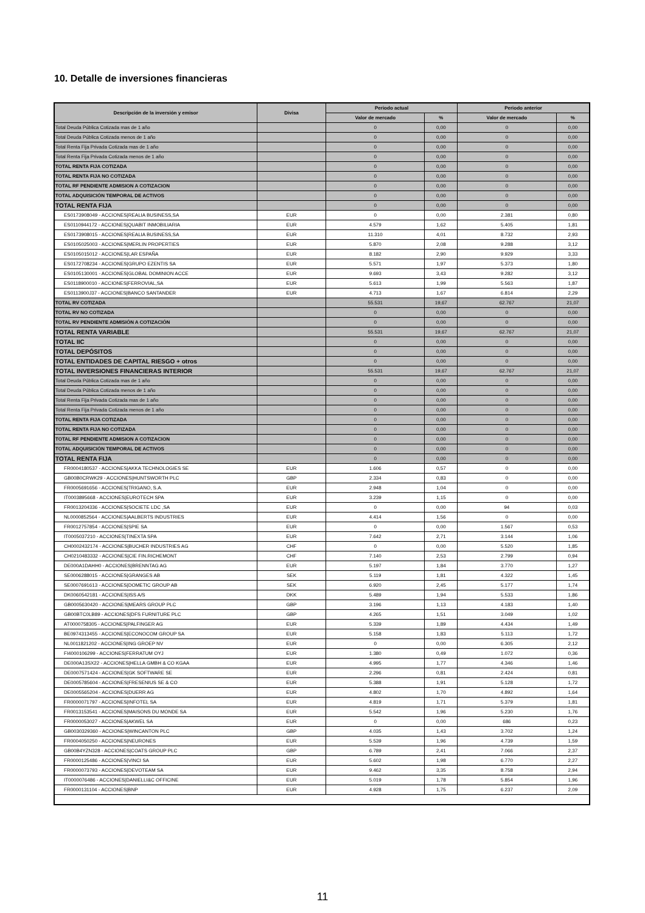10. Detalle de inversiones financieras
| Descripción de la inversión y emisor | Divisa | Periodo actual | | Periodo anterior | |
| --- | --- | --- | --- | --- | --- |
| | | Valor de mercado | % | Valor de mercado | % |
| Total Deuda Pública Cotizada mas de 1 año | | 0 | 0,00 | 0 | 0,00 |
| Total Deuda Pública Cotizada menos de 1 año | | 0 | 0,00 | 0 | 0,00 |
| Total Renta Fija Privada Cotizada mas de 1 año | | 0 | 0,00 | 0 | 0,00 |
| Total Renta Fija Privada Cotizada menos de 1 año | | 0 | 0,00 | 0 | 0,00 |
| TOTAL RENTA FIJA COTIZADA | | 0 | 0,00 | 0 | 0,00 |
| TOTAL RENTA FIJA NO COTIZADA | | 0 | 0,00 | 0 | 0,00 |
| TOTAL RF PENDIENTE ADMISION A COTIZACION | | 0 | 0,00 | 0 | 0,00 |
| TOTAL ADQUISICIÓN TEMPORAL DE ACTIVOS | | 0 | 0,00 | 0 | 0,00 |
| TOTAL RENTA FIJA | | 0 | 0,00 | 0 | 0,00 |
| ES0173908049 - ACCIONES/REALIA BUSINESS,SA | EUR | 0 | 0,00 | 2.381 | 0,80 |
| ES0110944172 - ACCIONES/QUABIT INMOBILIARIA | EUR | 4.579 | 1,62 | 5.405 | 1,81 |
| ES0173908015 - ACCIONES/REALIA BUSINESS,SA | EUR | 11.310 | 4,01 | 8.732 | 2,93 |
| ES0105025003 - ACCIONES/MERLIN PROPERTIES | EUR | 5.870 | 2,08 | 9.288 | 3,12 |
| ES0105015012 - ACCIONES/LAR ESPAÑA | EUR | 8.182 | 2,90 | 9.929 | 3,33 |
| ES0172708234 - ACCIONES/GRUPO EZENTIS SA | EUR | 5.571 | 1,97 | 5.373 | 1,80 |
| ES0105130001 - ACCIONES/GLOBAL DOMINION ACCE | EUR | 9.693 | 3,43 | 9.282 | 3,12 |
| ES0118900010 - ACCIONES/FERROVIAL,SA | EUR | 5.613 | 1,99 | 5.563 | 1,87 |
| ES0113900J37 - ACCIONES/BANCO SANTANDER | EUR | 4.713 | 1,67 | 6.814 | 2,29 |
| TOTAL RV COTIZADA | | 55.531 | 19,67 | 62.767 | 21,07 |
| TOTAL RV NO COTIZADA | | 0 | 0,00 | 0 | 0,00 |
| TOTAL RV PENDIENTE ADMISIÓN A COTIZACIÓN | | 0 | 0,00 | 0 | 0,00 |
| TOTAL RENTA VARIABLE | | 55.531 | 19,67 | 62.767 | 21,07 |
| TOTAL IIC | | 0 | 0,00 | 0 | 0,00 |
| TOTAL DEPÓSITOS | | 0 | 0,00 | 0 | 0,00 |
| TOTAL ENTIDADES DE CAPITAL RIESGO + otros | | 0 | 0,00 | 0 | 0,00 |
| TOTAL INVERSIONES FINANCIERAS INTERIOR | | 55.531 | 19,67 | 62.767 | 21,07 |
| Total Deuda Pública Cotizada mas de 1 año | | 0 | 0,00 | 0 | 0,00 |
| Total Deuda Pública Cotizada menos de 1 año | | 0 | 0,00 | 0 | 0,00 |
| Total Renta Fija Privada Cotizada mas de 1 año | | 0 | 0,00 | 0 | 0,00 |
| Total Renta Fija Privada Cotizada menos de 1 año | | 0 | 0,00 | 0 | 0,00 |
| TOTAL RENTA FIJA COTIZADA | | 0 | 0,00 | 0 | 0,00 |
| TOTAL RENTA FIJA NO COTIZADA | | 0 | 0,00 | 0 | 0,00 |
| TOTAL RF PENDIENTE ADMISION A COTIZACION | | 0 | 0,00 | 0 | 0,00 |
| TOTAL ADQUISICIÓN TEMPORAL DE ACTIVOS | | 0 | 0,00 | 0 | 0,00 |
| TOTAL RENTA FIJA | | 0 | 0,00 | 0 | 0,00 |
| FR0004180537 - ACCIONES/AKKA TECHNOLOGIES SE | EUR | 1.606 | 0,57 | 0 | 0,00 |
| GB00B0CRWK29 - ACCIONES/HUNTSWORTH PLC | GBP | 2.334 | 0,83 | 0 | 0,00 |
| FR0005691656 - ACCIONES/TRIGANO, S.A. | EUR | 2.948 | 1,04 | 0 | 0,00 |
| IT0003895668 - ACCIONES/EUROTECH SPA | EUR | 3.239 | 1,15 | 0 | 0,00 |
| FR0013204336 - ACCIONES/SOCIETE LDC ,SA | EUR | 0 | 0,00 | 94 | 0,03 |
| NL0000852564 - ACCIONES/AALBERTS INDUSTRIES | EUR | 4.414 | 1,56 | 0 | 0,00 |
| FR0012757854 - ACCIONES/SPIE SA | EUR | 0 | 0,00 | 1.567 | 0,53 |
| IT0005037210 - ACCIONES/TINEXTA SPA | EUR | 7.642 | 2,71 | 3.144 | 1,06 |
| CH0002432174 - ACCIONES/BUCHER INDUSTRIES AG | CHF | 0 | 0,00 | 5.520 | 1,85 |
| CH0210483332 - ACCIONES/CIE FIN.RICHEMONT | CHF | 7.140 | 2,53 | 2.799 | 0,94 |
| DE000A1DAHH0 - ACCIONES/BRENNTAG AG | EUR | 5.197 | 1,84 | 3.770 | 1,27 |
| SE0006288015 - ACCIONES/GRANGES AB | SEK | 5.119 | 1,81 | 4.322 | 1,45 |
| SE0007691613 - ACCIONES/DOMETIC GROUP AB | SEK | 6.920 | 2,45 | 5.177 | 1,74 |
| DK0060542181 - ACCIONES/ISS A/S | DKK | 5.489 | 1,94 | 5.533 | 1,86 |
| GB0005630420 - ACCIONES/MEARS GROUP PLC | GBP | 3.196 | 1,13 | 4.183 | 1,40 |
| GB00BTC0LB89 - ACCIONES/DFS FURNITURE PLC | GBP | 4.265 | 1,51 | 3.049 | 1,02 |
| AT0000758305 - ACCIONES/PALFINGER AG | EUR | 5.339 | 1,89 | 4.434 | 1,49 |
| BE0974313455 - ACCIONES/ECONOCOM GROUP SA | EUR | 5.158 | 1,83 | 5.113 | 1,72 |
| NL0011821202 - ACCIONES/ING GROEP NV | EUR | 0 | 0,00 | 6.305 | 2,12 |
| FI4000106299 - ACCIONES/FERRATUM OYJ | EUR | 1.380 | 0,49 | 1.072 | 0,36 |
| DE000A13SX22 - ACCIONES/HELLA GMBH & CO KGAA | EUR | 4.995 | 1,77 | 4.346 | 1,46 |
| DE0007571424 - ACCIONES/GK SOFTWARE SE | EUR | 2.296 | 0,81 | 2.424 | 0,81 |
| DE0005785604 - ACCIONES/FRESENIUS SE & CO | EUR | 5.388 | 1,91 | 5.128 | 1,72 |
| DE0005565204 - ACCIONES/DUERR AG | EUR | 4.802 | 1,70 | 4.892 | 1,64 |
| FR0000071797 - ACCIONES/INFOTEL SA | EUR | 4.819 | 1,71 | 5.379 | 1,81 |
| FR0013153541 - ACCIONES/MAISONS DU MONDE SA | EUR | 5.542 | 1,96 | 5.230 | 1,76 |
| FR0000053027 - ACCIONES/AKWEL SA | EUR | 0 | 0,00 | 686 | 0,23 |
| GB0030329360 - ACCIONES/WINCANTON PLC | GBP | 4.035 | 1,43 | 3.702 | 1,24 |
| FR0004050250 - ACCIONES/NEURONES | EUR | 5.539 | 1,96 | 4.739 | 1,59 |
| GB00B4YZN328 - ACCIONES/COATS GROUP PLC | GBP | 6.789 | 2,41 | 7.066 | 2,37 |
| FR0000125486 - ACCIONES/VINCI SA | EUR | 5.602 | 1,98 | 6.770 | 2,27 |
| FR0000073793 - ACCIONES/DEVOTEAM SA | EUR | 9.462 | 3,35 | 8.758 | 2,94 |
| IT0000076486 - ACCIONES/DANIELLI&C OFFICINE | EUR | 5.019 | 1,78 | 5.854 | 1,96 |
| FR0000131104 - ACCIONES/BNP | EUR | 4.928 | 1,75 | 6.237 | 2,09 |
11